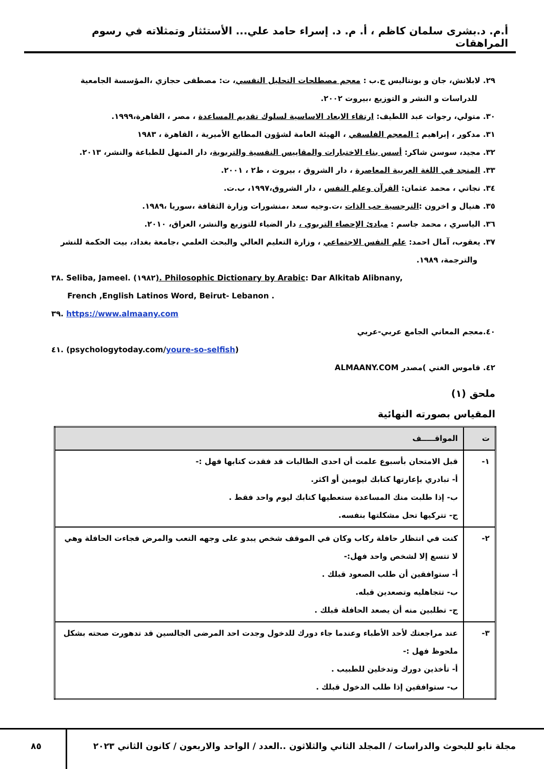أ.م. د.بشرى سلمان كاظم ، أ. م. د. إسراء حامد علي... الأستئثار وتمثلاته في رسوم المراهقات
٢٩. لابلانش، جان و بونتاليس ج.ب : معجم مصطلحات التحليل النفسي، ت: مصطفى حجازي ،المؤسسة الجامعية
للدراسات و النشر و التوزيع ،بيروت ٢٠٠٢.
٣٠. متولي، رجوات عبد اللطيف: ارتقاء الابعاد الاساسية لسلوك تقديم المساعدة ، مصر ، القاهرة،١٩٩٩.
٣١. مدكور ، إبراهيم : المعجم الفلسفي ، الهيئة العامة لشؤون المطابع الأميرية ، القاهرة ، ١٩٨٣
٣٢. مجيد، سوسن شاكر: أسس بناء الاختبارات والمقاييس النفسية والتربوية، دار المنهل للطباعة والنشر، ٢٠١٣.
٣٣. المنجد في اللغة العربية المعاصرة ، دار الشروق ، بيروت ، ط٢ ، ٢٠٠١.
٣٤. نجاتي ، محمد عثمان: القرآن وعلم النفس ، دار الشروق،١٩٩٧، ب.ت.
٣٥. هنيال و اخرون :النرجسية حب الذات ،ت.وجيه سعد ،منشورات وزارة الثقافة ،سوريا ،١٩٨٩.
٣٦. الياسري ، محمد جاسم : مبادئ الإحصاء التربوي ، دار الضياء للتوزيع والنشر، العراق، ٢٠١٠.
٣٧. يعقوب، آمال احمد: علم النفس الاجتماعي ، وزارة التعليم العالي والبحث العلمي ،جامعة بغداد، بيت الحكمة للنشر
والترجمة، ١٩٨٩.
٣٨. Seliba, Jameel. (١٩٨٢). Philosophic Dictionary by Arabic: Dar Alkitab Alibnany,
French ,English Latinos Word, Beirut- Lebanon .
٣٩. https://www.almaany.com
٤٠.معجم المعاني الجامع عربي-عربي
٤١. (psychologytoday.com/youre-so-selfish)
٤٢. قاموس الغني )مصدر ALMAANY.COM
ملحق (١)
المقياس بصورته النهائية
| ت | المواقـــــف |
| --- | --- |
| ١- | قبل الامتحان بأسبوع علمت أن احدى الطالبات قد فقدت كتابها فهل :- أ- تبادري بإعارتها كتابك ليومين أو اكثر. ب- إذا طلبت منك المساعدة ستعطيها كتابك ليوم واحد فقط . ج- تتركيها تحل مشكلتها بنفسه. |
| ٢- | كنت في انتظار حافلة ركاب وكان في الموقف شخص يبدو على وجهه التعب والمرض فجاءت الحافلة وهي لا تتسع إلا لشخص واحد فهل:- أ- ستوافقين أن طلب الصعود قبلك . ب- تتجاهليه وتصعدين قبله. ج- تطلبين منه أن يصعد الحافلة قبلك . |
| ٣- | عند مراجعتك لأحد الأطباء وعندما جاء دورك للدخول وجدت احد المرضى الجالسين قد تدهورت صحته بشكل ملحوظ فهل :- أ- تأخذين دورك وتدخلين للطبيب . ب- ستوافقين إذا طلب الدخول قبلك . |
مجلة نابو للبحوث والدراسات / المجلد الثاني والثلاثون ..العدد / الواحد والاربعون / كانون الثاني ٢٠٢٣
٨٥